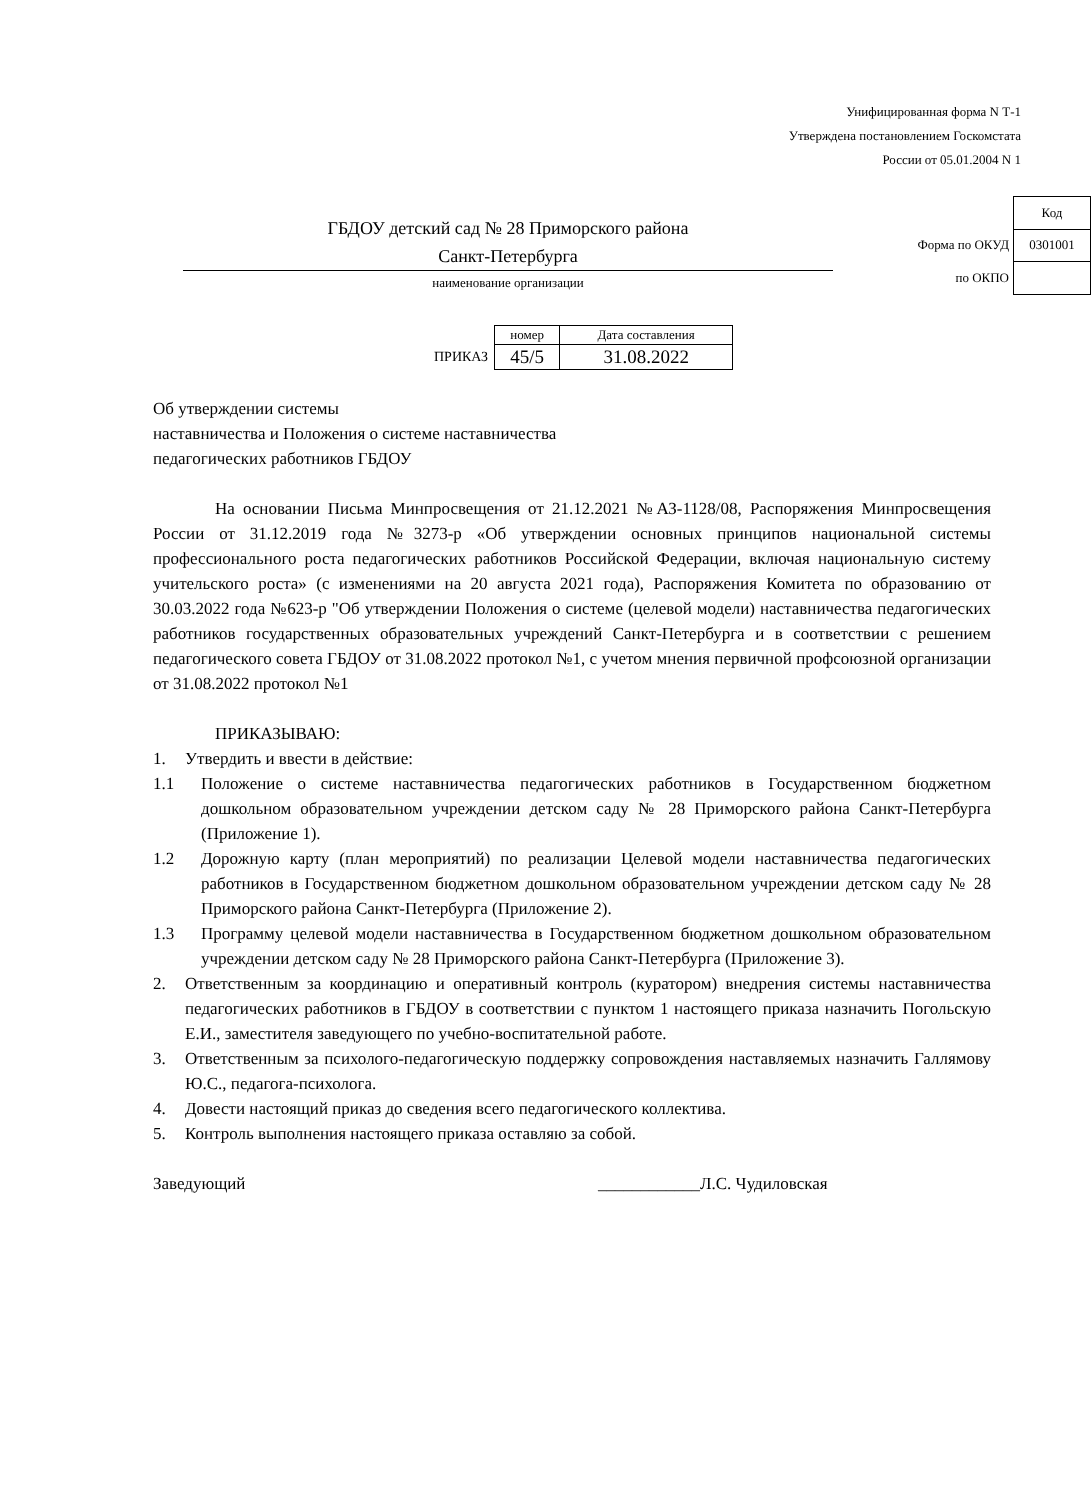Унифицированная форма N Т-1
Утверждена постановлением Госкомстата
России от 05.01.2004 N 1
ГБДОУ детский сад № 28 Приморского района
Санкт-Петербурга
наименование организации
| | Код |
| Форма по ОКУД | 0301001 |
| по ОКПО | |
| | номер | Дата составления |
| ПРИКАЗ | 45/5 | 31.08.2022 |
Об утверждении системы
наставничества и Положения о системе наставничества
педагогических работников ГБДОУ
На основании Письма Минпросвещения от 21.12.2021 №АЗ-1128/08, Распоряжения Минпросвещения России от 31.12.2019 года №3273-р «Об утверждении основных принципов национальной системы профессионального роста педагогических работников Российской Федерации, включая национальную систему учительского роста» (с изменениями на 20 августа 2021 года), Распоряжения Комитета по образованию от 30.03.2022 года №623-р "Об утверждении Положения о системе (целевой модели) наставничества педагогических работников государственных образовательных учреждений Санкт-Петербурга и в соответствии с решением педагогического совета ГБДОУ от 31.08.2022 протокол №1, с учетом мнения первичной профсоюзной организации от 31.08.2022 протокол №1
ПРИКАЗЫВАЮ:
1. Утвердить и ввести в действие:
1.1 Положение о системе наставничества педагогических работников в Государственном бюджетном дошкольном образовательном учреждении детском саду № 28 Приморского района Санкт-Петербурга (Приложение 1).
1.2 Дорожную карту (план мероприятий) по реализации Целевой модели наставничества педагогических работников в Государственном бюджетном дошкольном образовательном учреждении детском саду № 28 Приморского района Санкт-Петербурга (Приложение 2).
1.3 Программу целевой модели наставничества в Государственном бюджетном дошкольном образовательном учреждении детском саду № 28 Приморского района Санкт-Петербурга (Приложение 3).
2. Ответственным за координацию и оперативный контроль (куратором) внедрения системы наставничества педагогических работников в ГБДОУ в соответствии с пунктом 1 настоящего приказа назначить Погольскую Е.И., заместителя заведующего по учебно-воспитательной работе.
3. Ответственным за психолого-педагогическую поддержку сопровождения наставляемых назначить Галлямову Ю.С., педагога-психолога.
4. Довести настоящий приказ до сведения всего педагогического коллектива.
5. Контроль выполнения настоящего приказа оставляю за собой.
Заведующий ____________Л.С. Чудиловская